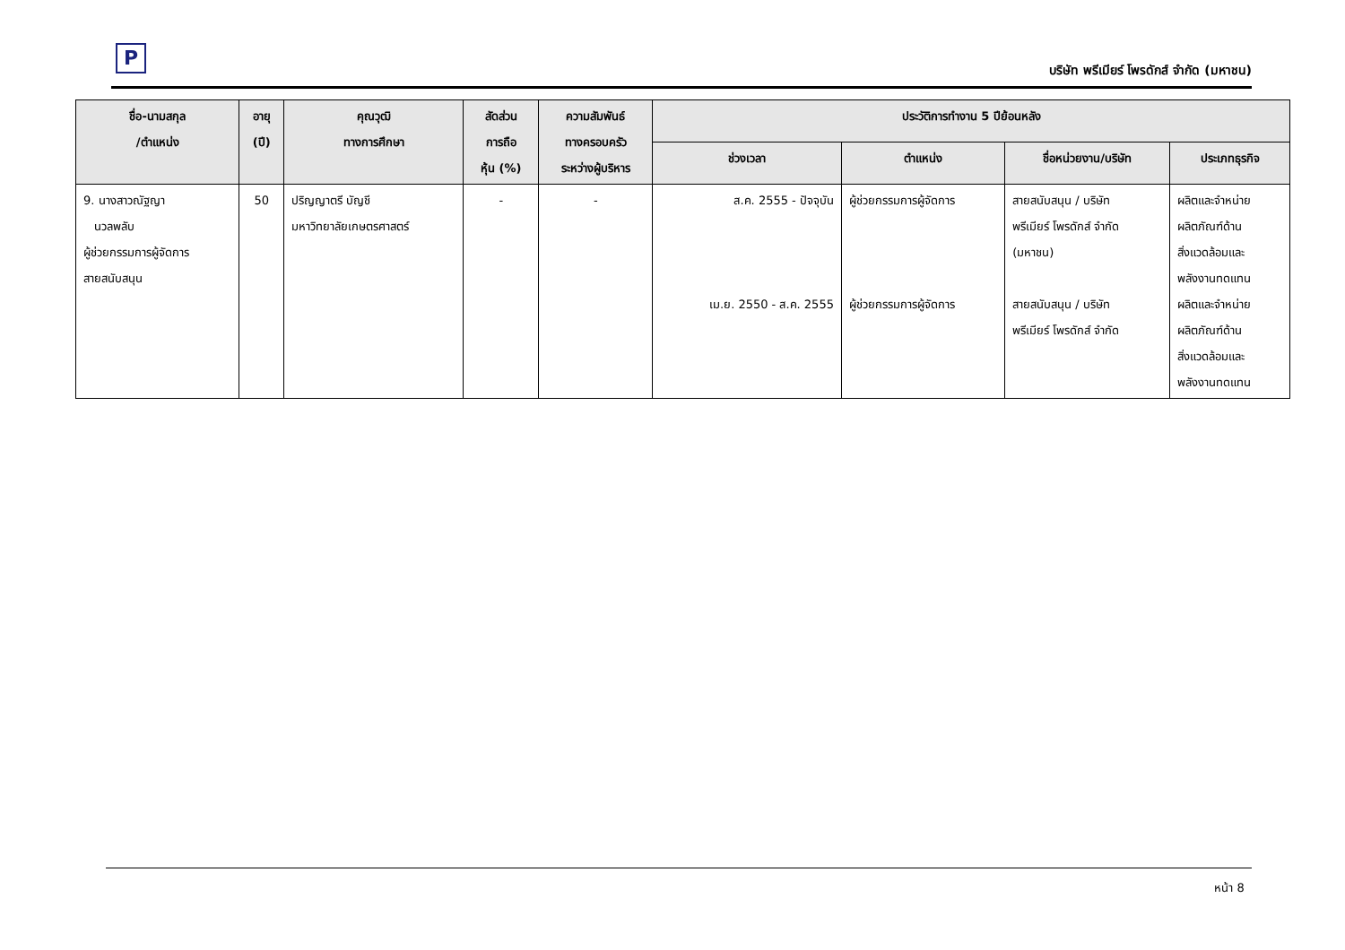P
บริษัท พรีเมียร์ โพรดักส์ จำกัด (มหาชน)
| ชื่อ-นามสกุล /ตำแหน่ง | อายุ (ปี) | คุณวุฒิ ทางการศึกษา | สัดส่วน การถือ หุ้น (%) | ความสัมพันธ์ ทางครอบครัว ระหว่างผู้บริหาร | ประวัติการทำงาน 5 ปีย้อนหลัง | | | |
| --- | --- | --- | --- | --- | --- | --- | --- | --- |
| | | | | | ช่วงเวลา | ตำแหน่ง | ชื่อหน่วยงาน/บริษัท | ประเภทธุรกิจ |
| 9. นางสาวณัฐญา นวลพลับ ผู้ช่วยกรรมการผู้จัดการ สายสนับสนุน | 50 | ปริญญาตรี บัญชี มหาวิทยาลัยเกษตรศาสตร์ | - | - | ส.ค. 2555 - ปัจจุบัน เม.ย. 2550 - ส.ค. 2555 | ผู้ช่วยกรรมการผู้จัดการ ผู้ช่วยกรรมการผู้จัดการ | สายสนับสนุน / บริษัท พรีเมียร์ โพรดักส์ จำกัด (มหาชน) สายสนับสนุน / บริษัท พรีเมียร์ โพรดักส์ จำกัด | ผลิตและจำหน่าย ผลิตภัณฑ์ด้าน สิ่งแวดล้อมและ พลังงานทดแทน ผลิตและจำหน่าย ผลิตภัณฑ์ด้าน สิ่งแวดล้อมและ พลังงานทดแทน |
หน้า 8